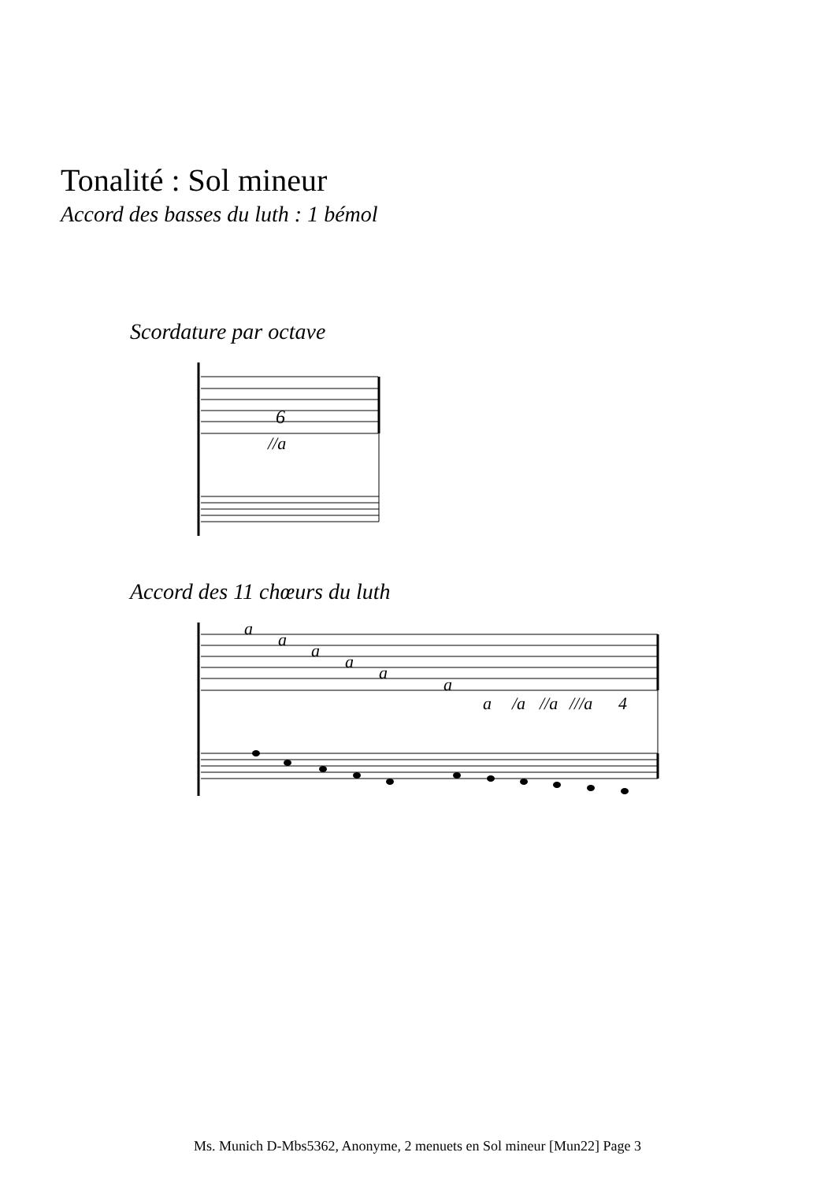Tonalité : Sol mineur
Accord des basses du luth : 1 bémol
Scordature par octave
6
//a
Accord des 11 chœurs du luth
a
a
a
a
a
a
a
/a
//a
///a
4
Ms. Munich D-Mbs5362, Anonyme, 2 menuets en Sol mineur [Mun22] Page 3